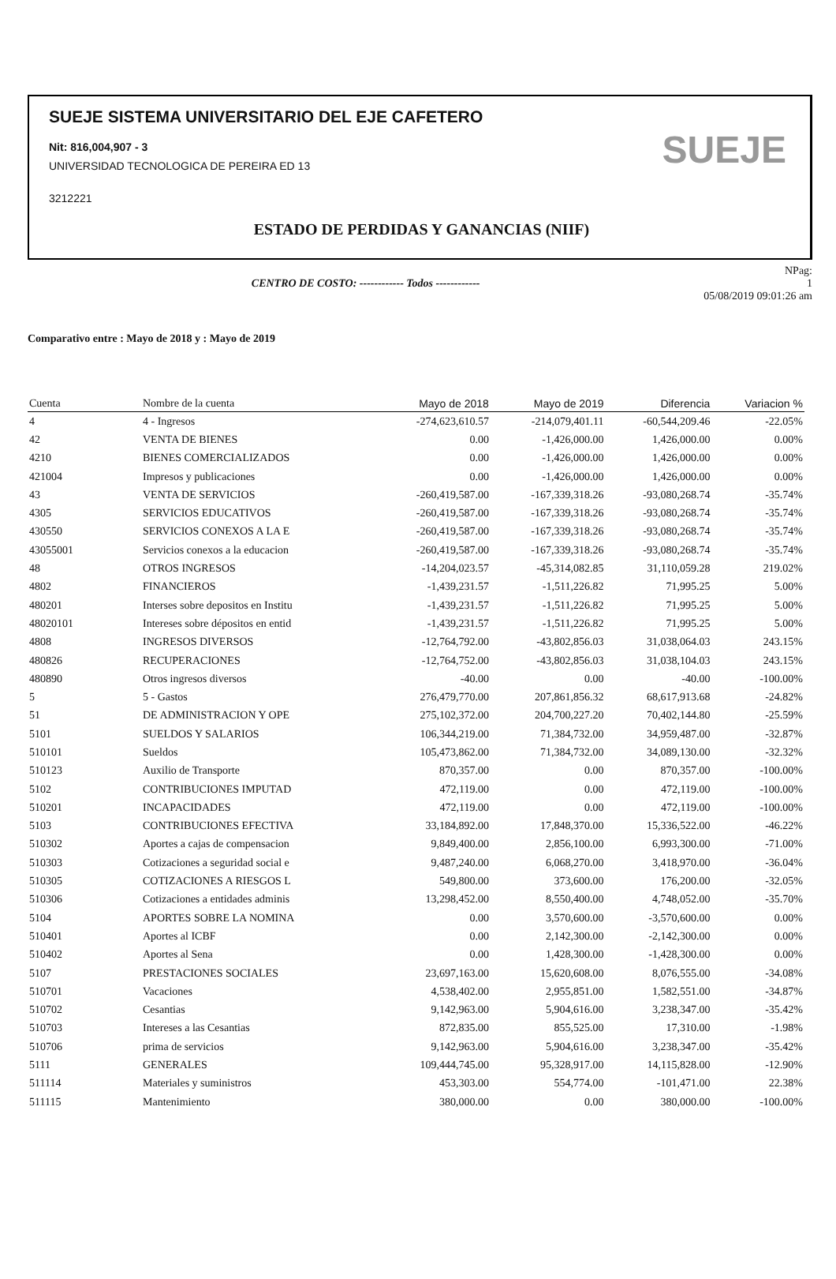SUEJE SISTEMA UNIVERSITARIO DEL EJE CAFETERO
Nit: 816,004,907 - 3
UNIVERSIDAD TECNOLOGICA DE PEREIRA ED 13
3212221
SUEJE
ESTADO DE PERDIDAS Y GANANCIAS (NIIF)
CENTRO DE COSTO: ------------ Todos ------------
NPag:
1
05/08/2019 09:01:26 am
Comparativo entre : Mayo de 2018 y : Mayo de 2019
| Cuenta | Nombre de la cuenta | Mayo de 2018 | Mayo de 2019 | Diferencia | Variacion % |
| --- | --- | --- | --- | --- | --- |
| 4 | 4 - Ingresos | -274,623,610.57 | -214,079,401.11 | -60,544,209.46 | -22.05% |
| 42 | VENTA DE BIENES | 0.00 | -1,426,000.00 | 1,426,000.00 | 0.00% |
| 4210 | BIENES COMERCIALIZADOS | 0.00 | -1,426,000.00 | 1,426,000.00 | 0.00% |
| 421004 | Impresos y publicaciones | 0.00 | -1,426,000.00 | 1,426,000.00 | 0.00% |
| 43 | VENTA DE SERVICIOS | -260,419,587.00 | -167,339,318.26 | -93,080,268.74 | -35.74% |
| 4305 | SERVICIOS EDUCATIVOS | -260,419,587.00 | -167,339,318.26 | -93,080,268.74 | -35.74% |
| 430550 | SERVICIOS CONEXOS A LA E | -260,419,587.00 | -167,339,318.26 | -93,080,268.74 | -35.74% |
| 43055001 | Servicios conexos a la educacion | -260,419,587.00 | -167,339,318.26 | -93,080,268.74 | -35.74% |
| 48 | OTROS INGRESOS | -14,204,023.57 | -45,314,082.85 | 31,110,059.28 | 219.02% |
| 4802 | FINANCIEROS | -1,439,231.57 | -1,511,226.82 | 71,995.25 | 5.00% |
| 480201 | Interses sobre depositos en Institu | -1,439,231.57 | -1,511,226.82 | 71,995.25 | 5.00% |
| 48020101 | Intereses sobre dépositos en entid | -1,439,231.57 | -1,511,226.82 | 71,995.25 | 5.00% |
| 4808 | INGRESOS DIVERSOS | -12,764,792.00 | -43,802,856.03 | 31,038,064.03 | 243.15% |
| 480826 | RECUPERACIONES | -12,764,752.00 | -43,802,856.03 | 31,038,104.03 | 243.15% |
| 480890 | Otros ingresos diversos | -40.00 | 0.00 | -40.00 | -100.00% |
| 5 | 5 - Gastos | 276,479,770.00 | 207,861,856.32 | 68,617,913.68 | -24.82% |
| 51 | DE ADMINISTRACION Y OPE | 275,102,372.00 | 204,700,227.20 | 70,402,144.80 | -25.59% |
| 5101 | SUELDOS Y SALARIOS | 106,344,219.00 | 71,384,732.00 | 34,959,487.00 | -32.87% |
| 510101 | Sueldos | 105,473,862.00 | 71,384,732.00 | 34,089,130.00 | -32.32% |
| 510123 | Auxilio de Transporte | 870,357.00 | 0.00 | 870,357.00 | -100.00% |
| 5102 | CONTRIBUCIONES IMPUTAD | 472,119.00 | 0.00 | 472,119.00 | -100.00% |
| 510201 | INCAPACIDADES | 472,119.00 | 0.00 | 472,119.00 | -100.00% |
| 5103 | CONTRIBUCIONES EFECTIVA | 33,184,892.00 | 17,848,370.00 | 15,336,522.00 | -46.22% |
| 510302 | Aportes a cajas de compensacion | 9,849,400.00 | 2,856,100.00 | 6,993,300.00 | -71.00% |
| 510303 | Cotizaciones a seguridad social e | 9,487,240.00 | 6,068,270.00 | 3,418,970.00 | -36.04% |
| 510305 | COTIZACIONES A RIESGOS L | 549,800.00 | 373,600.00 | 176,200.00 | -32.05% |
| 510306 | Cotizaciones a entidades adminis | 13,298,452.00 | 8,550,400.00 | 4,748,052.00 | -35.70% |
| 5104 | APORTES SOBRE LA NOMINA | 0.00 | 3,570,600.00 | -3,570,600.00 | 0.00% |
| 510401 | Aportes al ICBF | 0.00 | 2,142,300.00 | -2,142,300.00 | 0.00% |
| 510402 | Aportes al Sena | 0.00 | 1,428,300.00 | -1,428,300.00 | 0.00% |
| 5107 | PRESTACIONES SOCIALES | 23,697,163.00 | 15,620,608.00 | 8,076,555.00 | -34.08% |
| 510701 | Vacaciones | 4,538,402.00 | 2,955,851.00 | 1,582,551.00 | -34.87% |
| 510702 | Cesantias | 9,142,963.00 | 5,904,616.00 | 3,238,347.00 | -35.42% |
| 510703 | Intereses a las Cesantias | 872,835.00 | 855,525.00 | 17,310.00 | -1.98% |
| 510706 | prima de servicios | 9,142,963.00 | 5,904,616.00 | 3,238,347.00 | -35.42% |
| 5111 | GENERALES | 109,444,745.00 | 95,328,917.00 | 14,115,828.00 | -12.90% |
| 511114 | Materiales y suministros | 453,303.00 | 554,774.00 | -101,471.00 | 22.38% |
| 511115 | Mantenimiento | 380,000.00 | 0.00 | 380,000.00 | -100.00% |